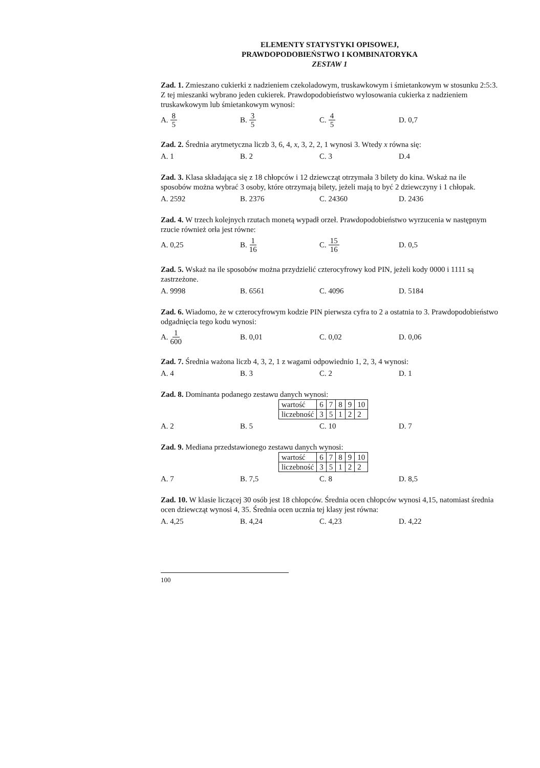ELEMENTY STATYSTYKI OPISOWEJ,
PRAWDOPODOBIEŃSTWO I KOMBINATORYKA
ZESTAW 1
Zad. 1. Zmieszano cukierki z nadzieniem czekoladowym, truskawkowym i śmietankowym w stosunku 2:5:3. Z tej mieszanki wybrano jeden cukierek. Prawdopodobieństwo wylosowania cukierka z nadzieniem truskawkowym lub śmietankowym wynosi:
A. 8 5
B. 3 5
C. 4 5
D. 0,7
Zad. 2. Średnia arytmetyczna liczb 3, 6, 4, x, 3, 2, 2, 1 wynosi 3. Wtedy x równa się:
A. 1 B. 2 C. 3 D.4
Zad. 3. Klasa składająca się z 18 chłopców i 12 dziewcząt otrzymała 3 bilety do kina. Wskaż na ile sposobów można wybrać 3 osoby, które otrzymają bilety, jeżeli mają to być 2 dziewczyny i 1 chłopak.
A. 2592 B. 2376 C. 24360 D. 2436
Zad. 4. W trzech kolejnych rzutach monetą wypadł orzeł. Prawdopodobieństwo wyrzucenia w następnym rzucie również orła jest równe:
A. 0,25 B. 1 16
C. 15 16
D. 0,5
Zad. 5. Wskaż na ile sposobów można przydzielić czterocyfrowy kod PIN, jeżeli kody 0000 i 1111 są zastrzeżone.
A. 9998 B. 6561 C. 4096 D. 5184
Zad. 6. Wiadomo, że w czterocyfrowym kodzie PIN pierwsza cyfra to 2 a ostatnia to 3. Prawdopodobieństwo odgadnięcia tego kodu wynosi:
A. 1 600
B. 0,01 C. 0,02 D. 0,06
Zad. 7. Średnia ważona liczb 4, 3, 2, 1 z wagami odpowiednio 1, 2, 3, 4 wynosi:
A. 4 B. 3 C. 2 D. 1
Zad. 8. Dominanta podanego zestawu danych wynosi:
| wartość | 6 | 7 | 8 | 9 | 10 |
| liczebność | 3 | 5 | 1 | 2 | 2 |
A. 2 B. 5 C. 10 D. 7
Zad. 9. Mediana przedstawionego zestawu danych wynosi:
| wartość | 6 | 7 | 8 | 9 | 10 |
| liczebność | 3 | 5 | 1 | 2 | 2 |
A. 7 B. 7,5 C. 8 D. 8,5
Zad. 10. W klasie liczącej 30 osób jest 18 chłopców. Średnia ocen chłopców wynosi 4,15, natomiast średnia ocen dziewcząt wynosi 4, 35. Średnia ocen ucznia tej klasy jest równa:
A. 4,25 B. 4,24 C. 4,23 D. 4,22
100